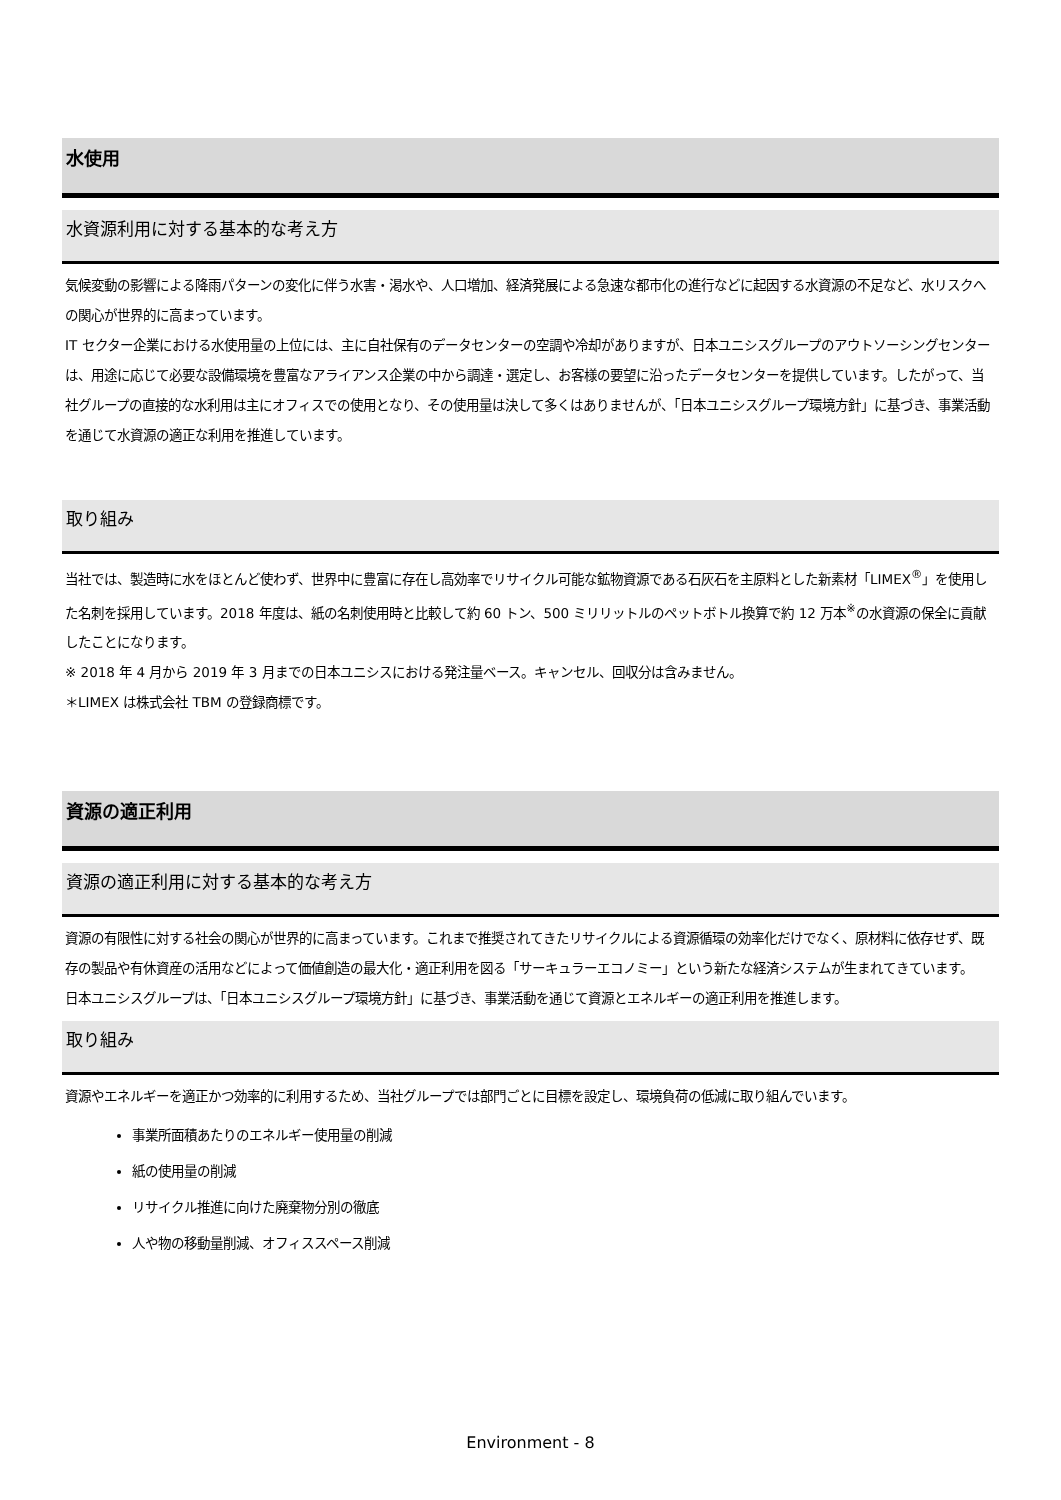水使用
水資源利用に対する基本的な考え方
気候変動の影響による降雨パターンの変化に伴う水害・渇水や、人口増加、経済発展による急速な都市化の進行などに起因する水資源の不足など、水リスクへの関心が世界的に高まっています。
IT セクター企業における水使用量の上位には、主に自社保有のデータセンターの空調や冷却がありますが、日本ユニシスグループのアウトソーシングセンターは、用途に応じて必要な設備環境を豊富なアライアンス企業の中から調達・選定し、お客様の要望に沿ったデータセンターを提供しています。したがって、当社グループの直接的な水利用は主にオフィスでの使用となり、その使用量は決して多くはありませんが、「日本ユニシスグループ環境方針」に基づき、事業活動を通じて水資源の適正な利用を推進しています。
取り組み
当社では、製造時に水をほとんど使わず、世界中に豊富に存在し高効率でリサイクル可能な鉱物資源である石灰石を主原料とした新素材「LIMEX<sup>®</sup>」を使用した名刺を採用しています。2018 年度は、紙の名刺使用時と比較して約 60 トン、500 ミリリットルのペットボトル換算で約 12 万本<sup>※</sup>の水資源の保全に貢献したことになります。
※ 2018 年 4 月から 2019 年 3 月までの日本ユニシスにおける発注量ベース。キャンセル、回収分は含みません。
＊LIMEX は株式会社 TBM の登録商標です。
資源の適正利用
資源の適正利用に対する基本的な考え方
資源の有限性に対する社会の関心が世界的に高まっています。これまで推奨されてきたリサイクルによる資源循環の効率化だけでなく、原材料に依存せず、既存の製品や有休資産の活用などによって価値創造の最大化・適正利用を図る「サーキュラーエコノミー」という新たな経済システムが生まれてきています。
日本ユニシスグループは、「日本ユニシスグループ環境方針」に基づき、事業活動を通じて資源とエネルギーの適正利用を推進します。
取り組み
資源やエネルギーを適正かつ効率的に利用するため、当社グループでは部門ごとに目標を設定し、環境負荷の低減に取り組んでいます。
事業所面積あたりのエネルギー使用量の削減
紙の使用量の削減
リサイクル推進に向けた廃棄物分別の徹底
人や物の移動量削減、オフィススペース削減
Environment - 8